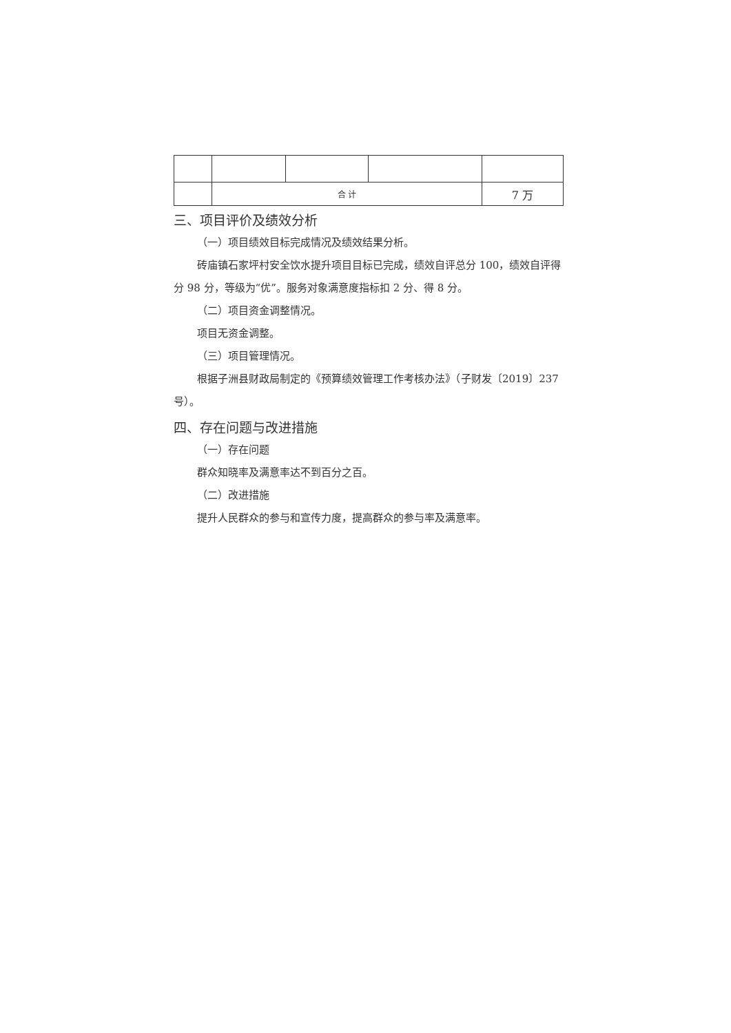| | 合 计 | | | 7 万 |
三、项目评价及绩效分析
（一）项目绩效目标完成情况及绩效结果分析。
砖庙镇石家坪村安全饮水提升项目目标已完成，绩效自评总分 100，绩效自评得分 98 分，等级为“优”。服务对象满意度指标扣 2 分、得 8 分。
（二）项目资金调整情况。
项目无资金调整。
（三）项目管理情况。
根据子洲县财政局制定的《预算绩效管理工作考核办法》（子财发〔2019〕237 号）。
四、存在问题与改进措施
（一）存在问题
群众知晓率及满意率达不到百分之百。
（二）改进措施
提升人民群众的参与和宣传力度，提高群众的参与率及满意率。